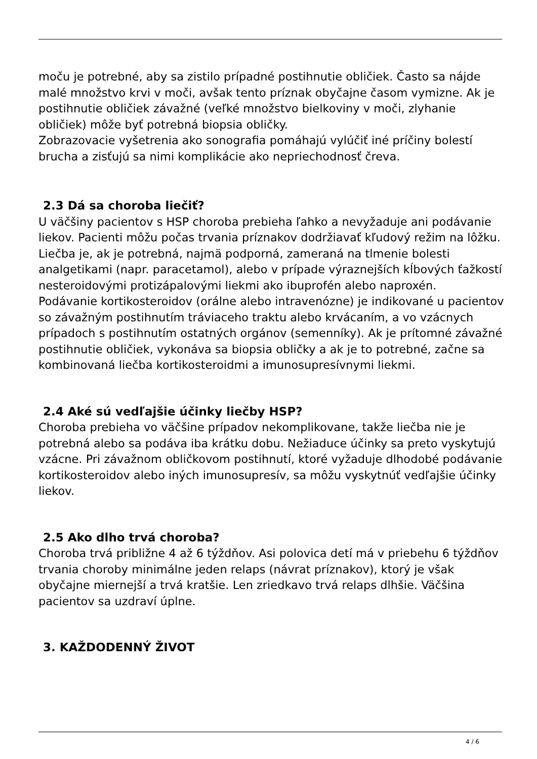moču je potrebné, aby sa zistilo prípadné postihnutie obličiek. Často sa nájde malé množstvo krvi v moči, avšak tento príznak obyčajne časom vymizne. Ak je postihnutie obličiek závažné (veľké množstvo bielkoviny v moči, zlyhanie obličiek) môže byť potrebná biopsia obličky.
Zobrazovacie vyšetrenia ako sonografia pomáhajú vylúčiť iné príčiny bolestí brucha a zisťujú sa nimi komplikácie ako nepriechodnosť čreva.
2.3 Dá sa choroba liečiť?
U väčšiny pacientov s HSP choroba prebieha ľahko a nevyžaduje ani podávanie liekov. Pacienti môžu počas trvania príznakov dodržiavať kľudový režim na lôžku. Liečba je, ak je potrebná, najmä podporná, zameraná na tlmenie bolesti analgetikami (napr. paracetamol), alebo v prípade výraznejších kĺbových ťažkostí nesteroidovými protizápalovými liekmi ako ibuprofén alebo naproxén.
Podávanie kortikosteroidov (orálne alebo intravenózne) je indikované u pacientov so závažným postihnutím tráviaceho traktu alebo krvácaním, a vo vzácnych prípadoch s postihnutím ostatných orgánov (semenníky). Ak je prítomné závažné postihnutie obličiek, vykonáva sa biopsia obličky a ak je to potrebné, začne sa kombinovaná liečba kortikosteroidmi a imunosupresívnymi liekmi.
2.4 Aké sú vedľajšie účinky liečby HSP?
Choroba prebieha vo väčšine prípadov nekomplikovane, takže liečba nie je potrebná alebo sa podáva iba krátku dobu. Nežiaduce účinky sa preto vyskytujú vzácne. Pri závažnom obličkovom postihnutí, ktoré vyžaduje dlhodobé podávanie kortikosteroidov alebo iných imunosupresív, sa môžu vyskytnúť vedľajšie účinky liekov.
2.5 Ako dlho trvá choroba?
Choroba trvá približne 4 až 6 týždňov. Asi polovica detí má v priebehu 6 týždňov trvania choroby minimálne jeden relaps (návrat príznakov), ktorý je však obyčajne miernejší a trvá kratšie. Len zriedkavo trvá relaps dlhšie. Väčšina pacientov sa uzdraví úplne.
3. KAŽDODENNÝ ŽIVOT
4 / 6